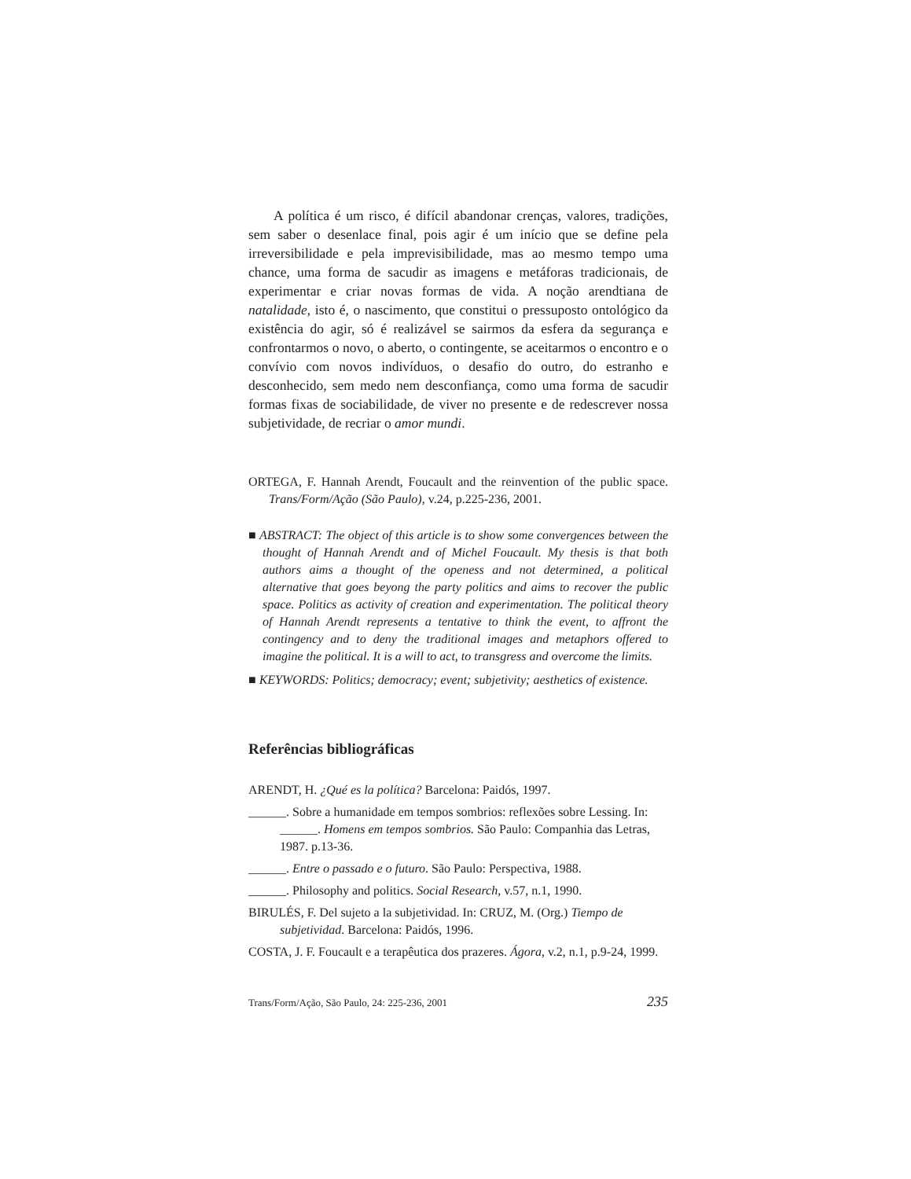A política é um risco, é difícil abandonar crenças, valores, tradições, sem saber o desenlace final, pois agir é um início que se define pela irreversibilidade e pela imprevisibilidade, mas ao mesmo tempo uma chance, uma forma de sacudir as imagens e metáforas tradicionais, de experimentar e criar novas formas de vida. A noção arendtiana de natalidade, isto é, o nascimento, que constitui o pressuposto ontológico da existência do agir, só é realizável se sairmos da esfera da segurança e confrontarmos o novo, o aberto, o contingente, se aceitarmos o encontro e o convívio com novos indivíduos, o desafio do outro, do estranho e desconhecido, sem medo nem desconfiança, como uma forma de sacudir formas fixas de sociabilidade, de viver no presente e de redescrever nossa subjetividade, de recriar o amor mundi.
ORTEGA, F. Hannah Arendt, Foucault and the reinvention of the public space. Trans/Form/Ação (São Paulo), v.24, p.225-236, 2001.
■ ABSTRACT: The object of this article is to show some convergences between the thought of Hannah Arendt and of Michel Foucault. My thesis is that both authors aims a thought of the openess and not determined, a political alternative that goes beyong the party politics and aims to recover the public space. Politics as activity of creation and experimentation. The political theory of Hannah Arendt represents a tentative to think the event, to affront the contingency and to deny the traditional images and metaphors offered to imagine the political. It is a will to act, to transgress and overcome the limits.
■ KEYWORDS: Politics; democracy; event; subjetivity; aesthetics of existence.
Referências bibliográficas
ARENDT, H. ¿Qué es la política? Barcelona: Paidós, 1997.
______. Sobre a humanidade em tempos sombrios: reflexões sobre Lessing. In: ______. Homens em tempos sombrios. São Paulo: Companhia das Letras, 1987. p.13-36.
______. Entre o passado e o futuro. São Paulo: Perspectiva, 1988.
______. Philosophy and politics. Social Research, v.57, n.1, 1990.
BIRULÉS, F. Del sujeto a la subjetividad. In: CRUZ, M. (Org.) Tiempo de subjetividad. Barcelona: Paidós, 1996.
COSTA, J. F. Foucault e a terapêutica dos prazeres. Ágora, v.2, n.1, p.9-24, 1999.
Trans/Form/Ação, São Paulo, 24: 225-236, 2001 235